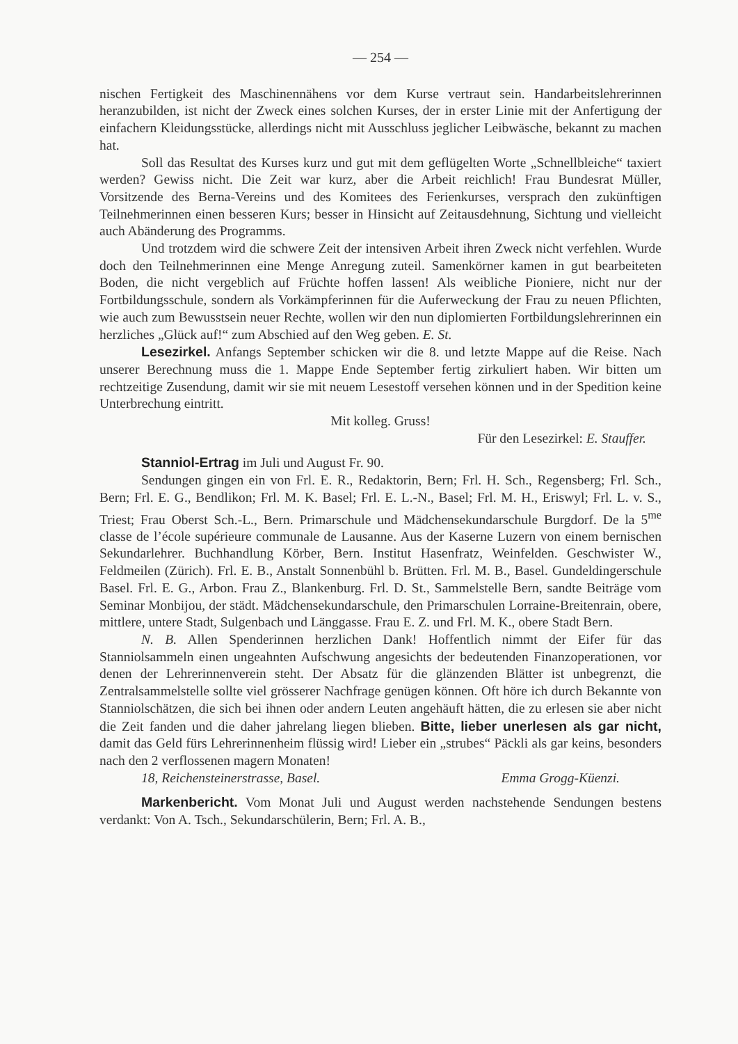— 254 —
nischen Fertigkeit des Maschinennähens vor dem Kurse vertraut sein. Handarbeitslehrerinnen heranzubilden, ist nicht der Zweck eines solchen Kurses, der in erster Linie mit der Anfertigung der einfachern Kleidungsstücke, allerdings nicht mit Ausschluss jeglicher Leibwäsche, bekannt zu machen hat.
Soll das Resultat des Kurses kurz und gut mit dem geflügelten Worte „Schnellbleiche“ taxiert werden? Gewiss nicht. Die Zeit war kurz, aber die Arbeit reichlich! Frau Bundesrat Müller, Vorsitzende des Berna-Vereins und des Komitees des Ferienkurses, versprach den zukünftigen Teilnehmerinnen einen besseren Kurs; besser in Hinsicht auf Zeitausdehnung, Sichtung und vielleicht auch Abänderung des Programms.
Und trotzdem wird die schwere Zeit der intensiven Arbeit ihren Zweck nicht verfehlen. Wurde doch den Teilnehmerinnen eine Menge Anregung zuteil. Samenkörner kamen in gut bearbeiteten Boden, die nicht vergeblich auf Früchte hoffen lassen! Als weibliche Pioniere, nicht nur der Fortbildungsschule, sondern als Vorkämpferinnen für die Auferweckung der Frau zu neuen Pflichten, wie auch zum Bewusstsein neuer Rechte, wollen wir den nun diplomierten Fortbildungslehrerinnen ein herzliches „Glück auf!“ zum Abschied auf den Weg geben. E. St.
Lesezirkel. Anfangs September schicken wir die 8. und letzte Mappe auf die Reise. Nach unserer Berechnung muss die 1. Mappe Ende September fertig zirkuliert haben. Wir bitten um rechtzeitige Zusendung, damit wir sie mit neuem Lesestoff versehen können und in der Spedition keine Unterbrechung eintritt.
Mit kolleg. Gruss!
Für den Lesezirkel: E. Stauffer.
Stanniol-Ertrag im Juli und August Fr. 90.
Sendungen gingen ein von Frl. E. R., Redaktorin, Bern; Frl. H. Sch., Regensberg; Frl. Sch., Bern; Frl. E. G., Bendlikon; Frl. M. K. Basel; Frl. E. L.-N., Basel; Frl. M. H., Eriswyl; Frl. L. v. S., Triest; Frau Oberst Sch.-L., Bern. Primarschule und Mädchensekundarschule Burgdorf. De la 5<sup>me</sup> classe de l’école supérieure communale de Lausanne. Aus der Kaserne Luzern von einem bernischen Sekundarlehrer. Buchhandlung Körber, Bern. Institut Hasenfratz, Weinfelden. Geschwister W., Feldmeilen (Zürich). Frl. E. B., Anstalt Sonnenbühl b. Brütten. Frl. M. B., Basel. Gundeldingerschule Basel. Frl. E. G., Arbon. Frau Z., Blankenburg. Frl. D. St., Sammelstelle Bern, sandte Beiträge vom Seminar Monbijou, der städt. Mädchensekundarschule, den Primarschulen Lorraine-Breitenrain, obere, mittlere, untere Stadt, Sulgenbach und Länggasse. Frau E. Z. und Frl. M. K., obere Stadt Bern.
N. B. Allen Spenderinnen herzlichen Dank! Hoffentlich nimmt der Eifer für das Stanniolsammeln einen ungeahnten Aufschwung angesichts der bedeutenden Finanzoperationen, vor denen der Lehrerinnenverein steht. Der Absatz für die glänzenden Blätter ist unbegrenzt, die Zentralsammelstelle sollte viel grösserer Nachfrage genügen können. Oft höre ich durch Bekannte von Stanniolschätzen, die sich bei ihnen oder andern Leuten angehäuft hätten, die zu erlesen sie aber nicht die Zeit fanden und die daher jahrelang liegen blieben. Bitte, lieber unerlesen als gar nicht, damit das Geld fürs Lehrerinnenheim flüssig wird! Lieber ein „strubes“ Päckli als gar keins, besonders nach den 2 verflossenen magern Monaten!
18, Reichensteinerstrasse, Basel. Emma Grogg-Küenzi.
Markenbericht. Vom Monat Juli und August werden nachstehende Sendungen bestens verdankt: Von A. Tsch., Sekundarschülerin, Bern; Frl. A. B.,